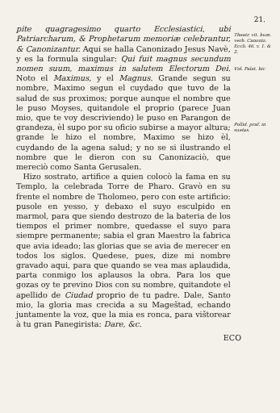21.
pite quagragesimo quarto Ecclesiastici, ubi Patriarcharum, & Prophetarum memoriæ celebrantur, & Canonizantur. Aqui se halla Canonizado Jesus Navè, y es la formula singular: Qui fuit magnus secundum nomen suum, maximus in salutem Electorum Dei. Noto el Maximus, y el Magnus. Grande segun su nombre, Maximo segun el cuydado que tuvo de la salud de sus proximos; porque aunque el nombre que le puso Moyses, quitandole el proprio (parece Juan mio, que te voy descriviendo) le puso en Parangon de grandeza, èl supo por su oficio subirse a mayor altura; grande le hizo el nombre, Maximo se hizo èl, cuydando de la agena salud; y no se si ilustrando el nombre que le dieron con su Canonizaciò, que mereciò como Santa Gerusalen.
Hizo sostrato, artifice a quien colocò la fama en su Templo, la celebrada Torre de Pharo. Gravò en su frente el nombre de Tholomeo, pero con este artificio: pusole en yesso, y debaxo el suyo esculpido en marmol, para que siendo destrozo de la bateria de los tiempos el primer nombre, quedasse el suyo para siempre permanente; sabia el gran Maestro la fabrica que avia ideado; las glorias que se avia de merecer en todos los siglos. Quedese, pues, dize mi nombre gravado aqui, para que quando se vea mas aplaudida, parta conmigo los aplausos la obra. Para los que gozas oy te previno Dios con su nombre, quitandote el apellido de Ciudad proprio de tu padre. Dale, Santo mio, la gloria mas crecida a su Mageštad, echando juntamente la voz, que la mia es ronca, para vištorear à tu gran Panegirista: Dare, &c.
Theatr. vit. hum. verb. Canoniz.
Eccli. 46. v. 1. & 2.
Vid. Palat. hic
Pollid. praf. in suetas.
ECO